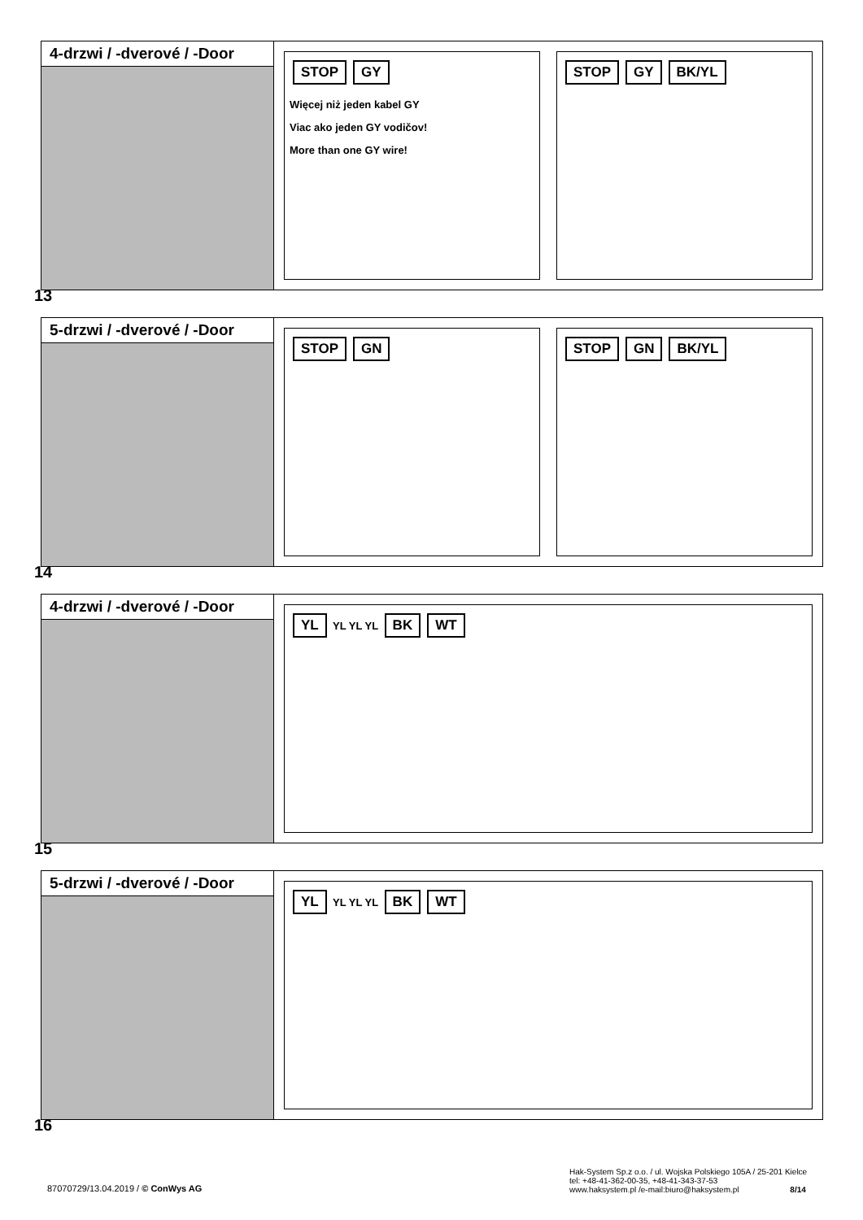4-drzwi / -dverové / -Door
STOP GY
Więcej niż jeden kabel GY
Viac ako jeden GY vodičov!
More than one GY wire!
STOP GY BK/YL
13
5-drzwi / -dverové / -Door
STOP GN STOP GN BK/YL
14
4-drzwi / -dverové / -Door
YL YL YL YL BK WT
15
5-drzwi / -dverové / -Door
YL YL YL YL BK WT
16
87070729/13.04.2019 / © ConWys AG
Hak-System Sp.z o.o. / ul. Wojska Polskiego 105A / 25-201 Kielce
tel: +48-41-362-00-35, +48-41-343-37-53
www.haksystem.pl /e-mail:biuro@haksystem.pl 8/14